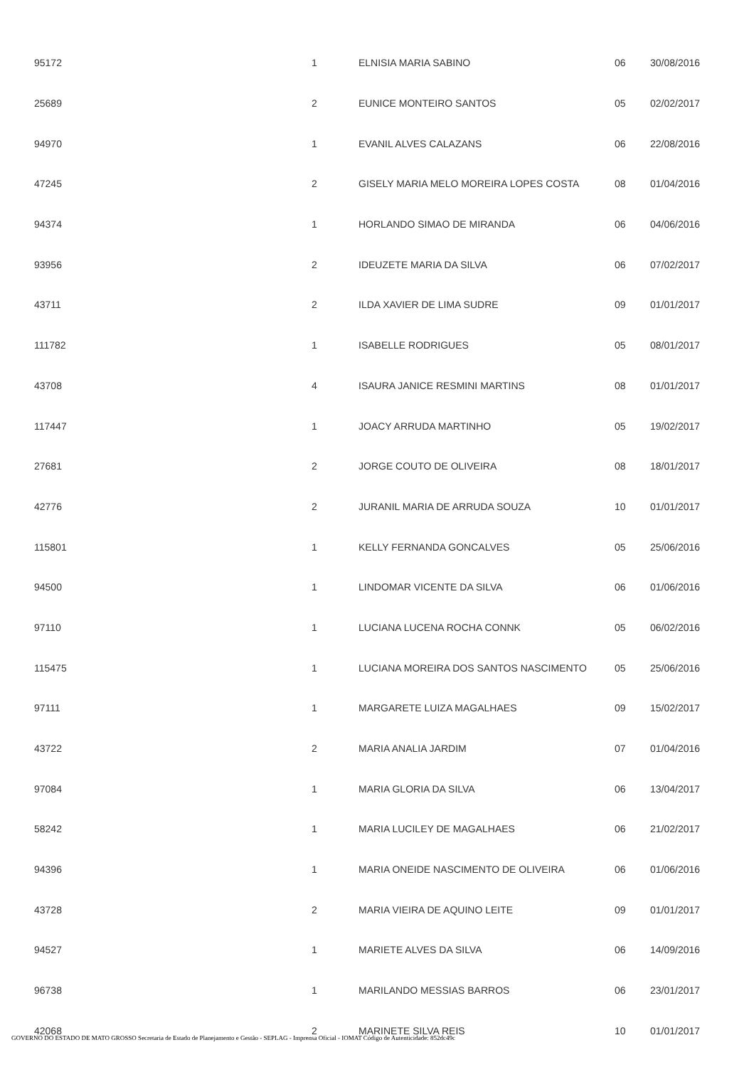| 95172 | 1 | ELNISIA MARIA SABINO | 06 | 30/08/2016 |
| 25689 | 2 | EUNICE MONTEIRO SANTOS | 05 | 02/02/2017 |
| 94970 | 1 | EVANIL ALVES CALAZANS | 06 | 22/08/2016 |
| 47245 | 2 | GISELY MARIA MELO MOREIRA LOPES COSTA | 08 | 01/04/2016 |
| 94374 | 1 | HORLANDO SIMAO DE MIRANDA | 06 | 04/06/2016 |
| 93956 | 2 | IDEUZETE MARIA DA SILVA | 06 | 07/02/2017 |
| 43711 | 2 | ILDA XAVIER DE LIMA SUDRE | 09 | 01/01/2017 |
| 111782 | 1 | ISABELLE RODRIGUES | 05 | 08/01/2017 |
| 43708 | 4 | ISAURA JANICE RESMINI MARTINS | 08 | 01/01/2017 |
| 117447 | 1 | JOACY ARRUDA MARTINHO | 05 | 19/02/2017 |
| 27681 | 2 | JORGE COUTO DE OLIVEIRA | 08 | 18/01/2017 |
| 42776 | 2 | JURANIL MARIA DE ARRUDA SOUZA | 10 | 01/01/2017 |
| 115801 | 1 | KELLY FERNANDA GONCALVES | 05 | 25/06/2016 |
| 94500 | 1 | LINDOMAR VICENTE DA SILVA | 06 | 01/06/2016 |
| 97110 | 1 | LUCIANA LUCENA ROCHA CONNK | 05 | 06/02/2016 |
| 115475 | 1 | LUCIANA MOREIRA DOS SANTOS NASCIMENTO | 05 | 25/06/2016 |
| 97111 | 1 | MARGARETE LUIZA MAGALHAES | 09 | 15/02/2017 |
| 43722 | 2 | MARIA ANALIA JARDIM | 07 | 01/04/2016 |
| 97084 | 1 | MARIA GLORIA DA SILVA | 06 | 13/04/2017 |
| 58242 | 1 | MARIA LUCILEY DE MAGALHAES | 06 | 21/02/2017 |
| 94396 | 1 | MARIA ONEIDE NASCIMENTO DE OLIVEIRA | 06 | 01/06/2016 |
| 43728 | 2 | MARIA VIEIRA DE AQUINO LEITE | 09 | 01/01/2017 |
| 94527 | 1 | MARIETE ALVES DA SILVA | 06 | 14/09/2016 |
| 96738 | 1 | MARILANDO MESSIAS BARROS | 06 | 23/01/2017 |
| 42068 | 2 | MARINETE SILVA REIS | 10 | 01/01/2017 |
GOVERNO DO ESTADO DE MATO GROSSO Secretaria de Estado de Planejamento e Gestão - SEPLAG - Imprensa Oficial - IOMAT Código de Autenticidade: 852dc49c